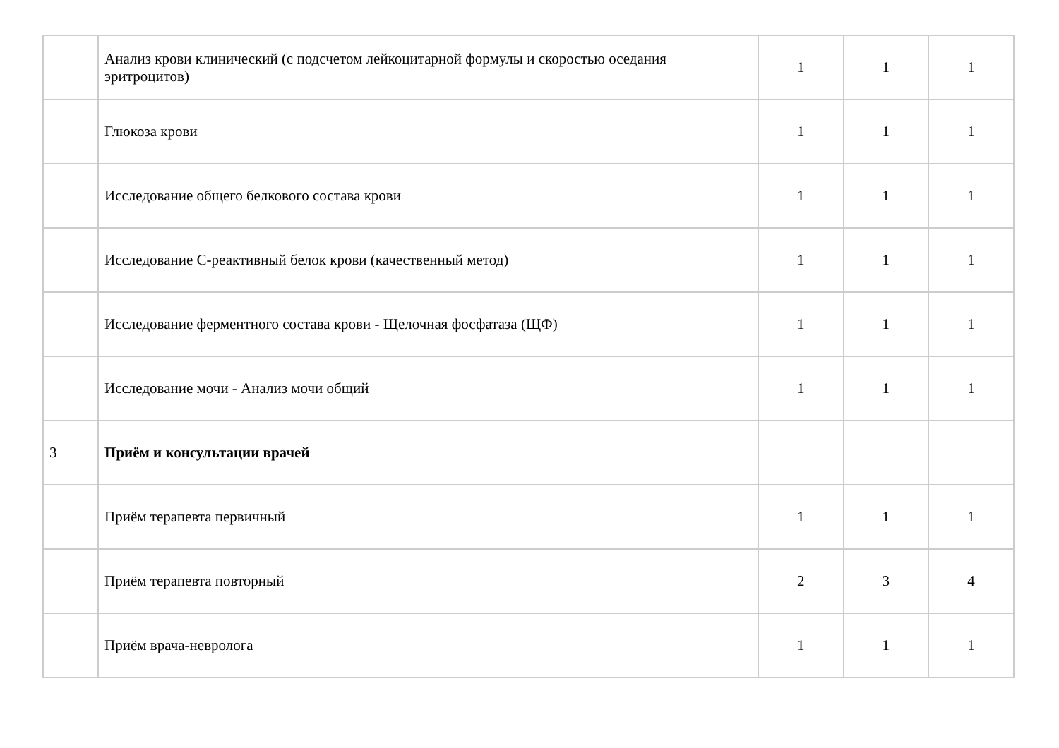| | Анализ крови клинический (с подсчетом лейкоцитарной формулы и скоростью оседания эритроцитов) | 1 | 1 | 1 |
| | Глюкоза крови | 1 | 1 | 1 |
| | Исследование общего белкового состава крови | 1 | 1 | 1 |
| | Исследование С-реактивный белок крови (качественный метод) | 1 | 1 | 1 |
| | Исследование ферментного состава крови - Щелочная фосфатаза (ЩФ) | 1 | 1 | 1 |
| | Исследование мочи - Анализ мочи общий | 1 | 1 | 1 |
| 3 | Приём и консультации врачей | | | |
| | Приём терапевта первичный | 1 | 1 | 1 |
| | Приём терапевта повторный | 2 | 3 | 4 |
| | Приём врача-невролога | 1 | 1 | 1 |